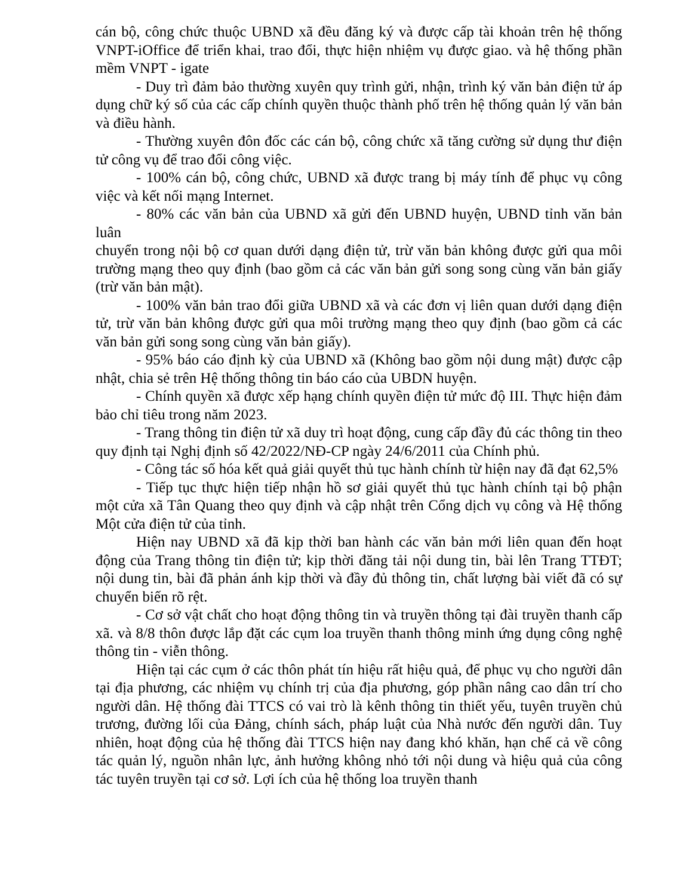cán bộ, công chức thuộc UBND xã đều đăng ký và được cấp tài khoản trên hệ thống VNPT-iOffice để triển khai, trao đổi, thực hiện nhiệm vụ được giao. và hệ thống phần mềm VNPT - igate
- Duy trì đảm bảo thường xuyên quy trình gửi, nhận, trình ký văn bản điện tử áp dụng chữ ký số của các cấp chính quyền thuộc thành phố trên hệ thống quản lý văn bản và điều hành.
- Thường xuyên đôn đốc các cán bộ, công chức xã tăng cường sử dụng thư điện tử công vụ để trao đổi công việc.
- 100% cán bộ, công chức, UBND xã được trang bị máy tính để phục vụ công việc và kết nối mạng Internet.
- 80% các văn bản của UBND xã gửi đến UBND huyện, UBND tỉnh văn bản luân
chuyển trong nội bộ cơ quan dưới dạng điện tử, trừ văn bản không được gửi qua môi trường mạng theo quy định (bao gồm cả các văn bản gửi song song cùng văn bản giấy (trừ văn bản mật).
- 100% văn bản trao đổi giữa UBND xã và các đơn vị liên quan dưới dạng điện tử, trừ văn bản không được gửi qua môi trường mạng theo quy định (bao gồm cả các văn bản gửi song song cùng văn bản giấy).
- 95% báo cáo định kỳ của UBND xã (Không bao gồm nội dung mật) được cập nhật, chia sẻ trên Hệ thống thông tin báo cáo của UBDN huyện.
- Chính quyền xã được xếp hạng chính quyền điện tử mức độ III. Thực hiện đảm bảo chỉ tiêu trong năm 2023.
- Trang thông tin điện tử xã duy trì hoạt động, cung cấp đầy đủ các thông tin theo quy định tại Nghị định số 42/2022/NĐ-CP ngày 24/6/2011 của Chính phủ.
- Công tác số hóa kết quả giải quyết thủ tục hành chính từ hiện nay đã đạt 62,5%
- Tiếp tục thực hiện tiếp nhận hồ sơ giải quyết thủ tục hành chính tại bộ phận một cửa xã Tân Quang theo quy định và cập nhật trên Cổng dịch vụ công và Hệ thống Một cửa điện tử của tỉnh.
Hiện nay UBND xã đã kịp thời ban hành các văn bản mới liên quan đến hoạt động của Trang thông tin điện tử; kịp thời đăng tải nội dung tin, bài lên Trang TTĐT; nội dung tin, bài đã phản ánh kịp thời và đầy đủ thông tin, chất lượng bài viết đã có sự chuyển biến rõ rệt.
- Cơ sở vật chất cho hoạt động thông tin và truyền thông tại đài truyền thanh cấp xã. và 8/8 thôn được lắp đặt các cụm loa truyền thanh thông minh ứng dụng công nghệ thông tin - viễn thông.
Hiện tại các cụm ở các thôn phát tín hiệu rất hiệu quả, để phục vụ cho người dân tại địa phương, các nhiệm vụ chính trị của địa phương, góp phần nâng cao dân trí cho người dân. Hệ thống đài TTCS có vai trò là kênh thông tin thiết yếu, tuyên truyền chủ trương, đường lối của Đảng, chính sách, pháp luật của Nhà nước đến người dân. Tuy nhiên, hoạt động của hệ thống đài TTCS hiện nay đang khó khăn, hạn chế cả về công tác quản lý, nguồn nhân lực, ảnh hưởng không nhỏ tới nội dung và hiệu quả của công tác tuyên truyền tại cơ sở. Lợi ích của hệ thống loa truyền thanh